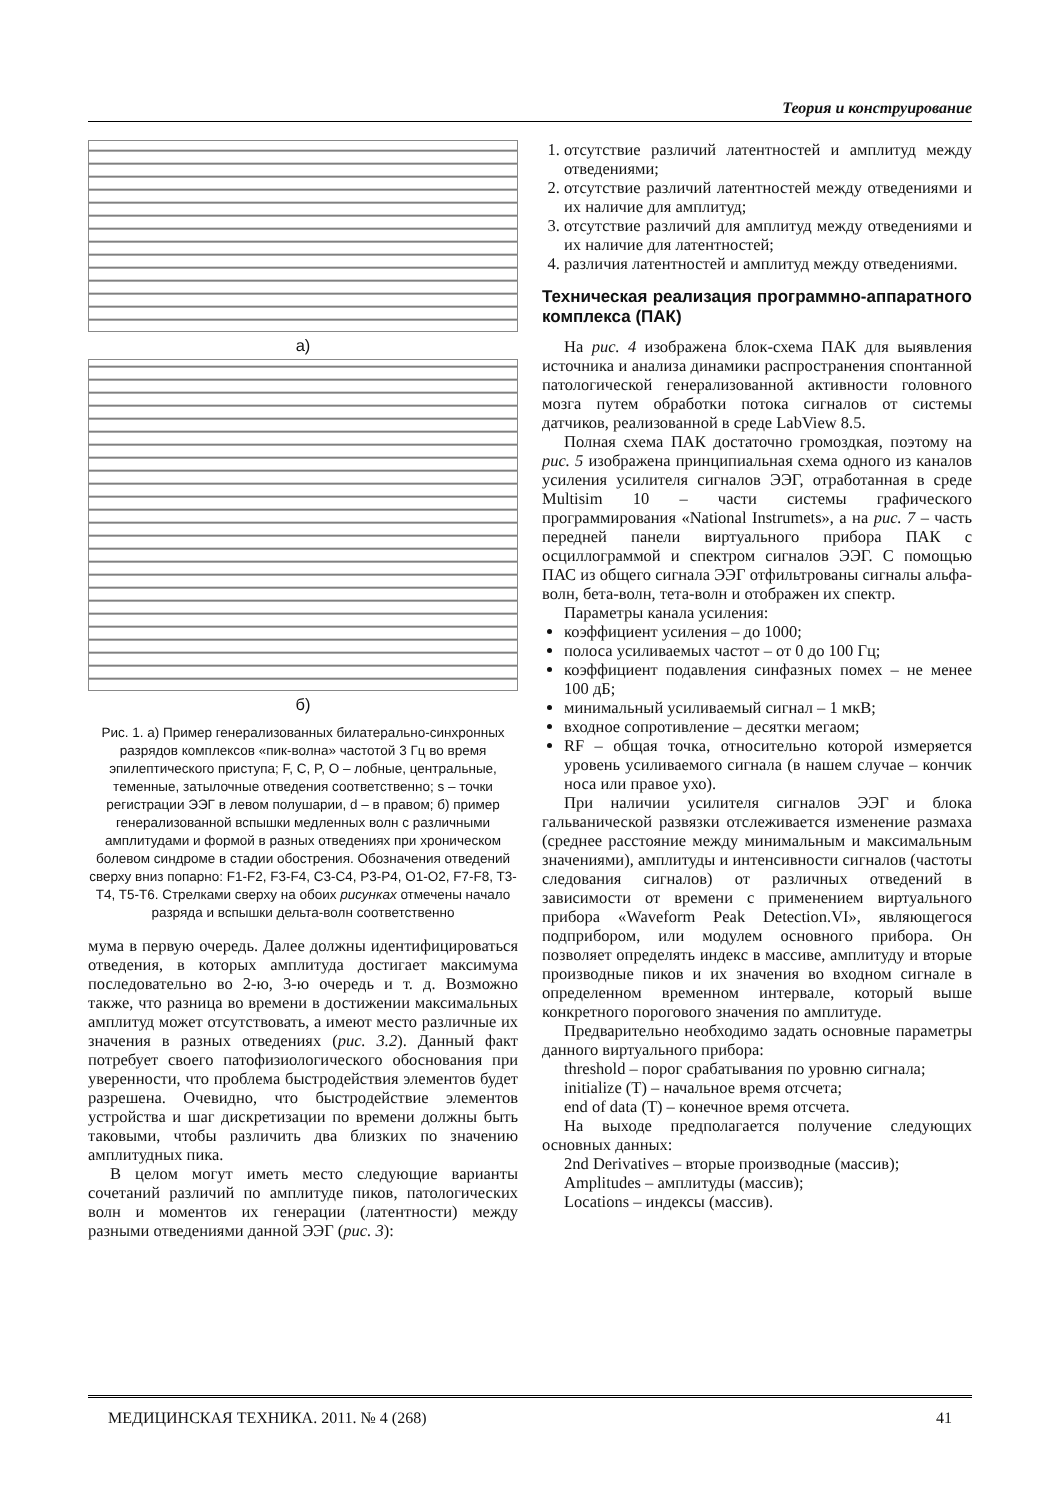Теория и конструирование
а)
б)
Рис. 1. а) Пример генерализованных билатерально-синхронных разрядов комплексов «пик-волна» частотой 3 Гц во время эпилептического приступа; F, C, P, O – лобные, центральные, теменные, затылочные отведения соответственно; s – точки регистрации ЭЭГ в левом полушарии, d – в правом; б) пример генерализованной вспышки медленных волн с различными амплитудами и формой в разных отведениях при хроническом болевом синдроме в стадии обострения. Обозначения отведений сверху вниз попарно: F1-F2, F3-F4, C3-C4, P3-P4, O1-O2, F7-F8, T3-T4, T5-T6. Стрелками сверху на обоих рисунках отмечены начало разряда и вспышки дельта-волн соответственно
мума в первую очередь. Далее должны идентифицироваться отведения, в которых амплитуда достигает максимума последовательно во 2-ю, 3-ю очередь и т. д. Возможно также, что разница во времени в достижении максимальных амплитуд может отсутствовать, а имеют место различные их значения в разных отведениях (рис. 3.2). Данный факт потребует своего патофизиологического обоснования при уверенности, что проблема быстродействия элементов будет разрешена. Очевидно, что быстродействие элементов устройства и шаг дискретизации по времени должны быть таковыми, чтобы различить два близких по значению амплитудных пика.
В целом могут иметь место следующие варианты сочетаний различий по амплитуде пиков, патологических волн и моментов их генерации (латентности) между разными отведениями данной ЭЭГ (рис. 3):
1. отсутствие различий латентностей и амплитуд между отведениями;
2. отсутствие различий латентностей между отведениями и их наличие для амплитуд;
3. отсутствие различий для амплитуд между отведениями и их наличие для латентностей;
4. различия латентностей и амплитуд между отведениями.
Техническая реализация программно-аппаратного комплекса (ПАК)
На рис. 4 изображена блок-схема ПАК для выявления источника и анализа динамики распространения спонтанной патологической генерализованной активности головного мозга путем обработки потока сигналов от системы датчиков, реализованной в среде LabView 8.5.
Полная схема ПАК достаточно громоздкая, поэтому на рис. 5 изображена принципиальная схема одного из каналов усиления усилителя сигналов ЭЭГ, отработанная в среде Multisim 10 – части системы графического программирования «National Instrumets», а на рис. 7 – часть передней панели виртуального прибора ПАК с осциллограммой и спектром сигналов ЭЭГ. С помощью ПАС из общего сигнала ЭЭГ отфильтрованы сигналы альфа-волн, бета-волн, тета-волн и отображен их спектр.
Параметры канала усиления:
коэффициент усиления – до 1000;
полоса усиливаемых частот – от 0 до 100 Гц;
коэффициент подавления синфазных помех – не менее 100 дБ;
минимальный усиливаемый сигнал – 1 мкВ;
входное сопротивление – десятки мегаом;
RF – общая точка, относительно которой измеряется уровень усиливаемого сигнала (в нашем случае – кончик носа или правое ухо).
При наличии усилителя сигналов ЭЭГ и блока гальванической развязки отслеживается изменение размаха (среднее расстояние между минимальным и максимальным значениями), амплитуды и интенсивности сигналов (частоты следования сигналов) от различных отведений в зависимости от времени с применением виртуального прибора «Waveform Peak Detection.VI», являющегося подприбором, или модулем основного прибора. Он позволяет определять индекс в массиве, амплитуду и вторые производные пиков и их значения во входном сигнале в определенном временном интервале, который выше конкретного порогового значения по амплитуде.
Предварительно необходимо задать основные параметры данного виртуального прибора:
threshold – порог срабатывания по уровню сигнала;
initialize (T) – начальное время отсчета;
end of data (T) – конечное время отсчета.
На выходе предполагается получение следующих основных данных:
2nd Derivatives – вторые производные (массив);
Amplitudes – амплитуды (массив);
Locations – индексы (массив).
МЕДИЦИНСКАЯ ТЕХНИКА. 2011. № 4 (268) 41